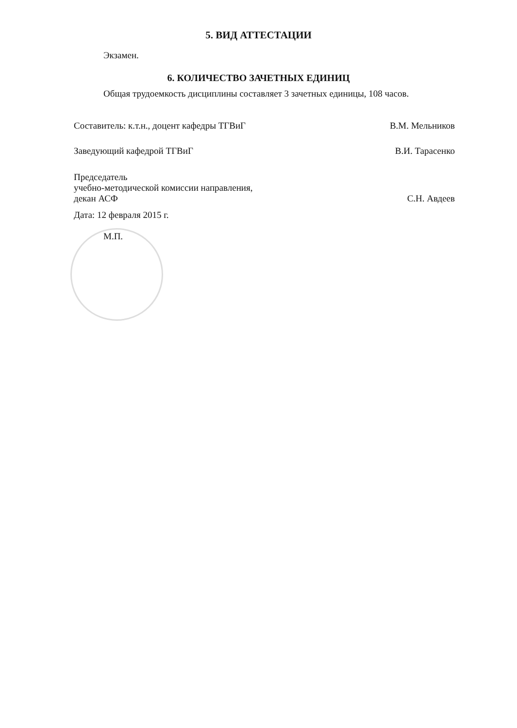5. ВИД АТТЕСТАЦИИ
Экзамен.
6. КОЛИЧЕСТВО ЗАЧЕТНЫХ ЕДИНИЦ
Общая трудоемкость дисциплины составляет 3 зачетных единицы, 108 часов.
Составитель: к.т.н., доцент кафедры ТГВиГ В.М. Мельников
Заведующий кафедрой ТГВиГ В.И. Тарасенко
Председатель
учебно-методической комиссии направления,
декан АСФ С.Н. Авдеев
Дата: 12 февраля 2015 г.
М.П.